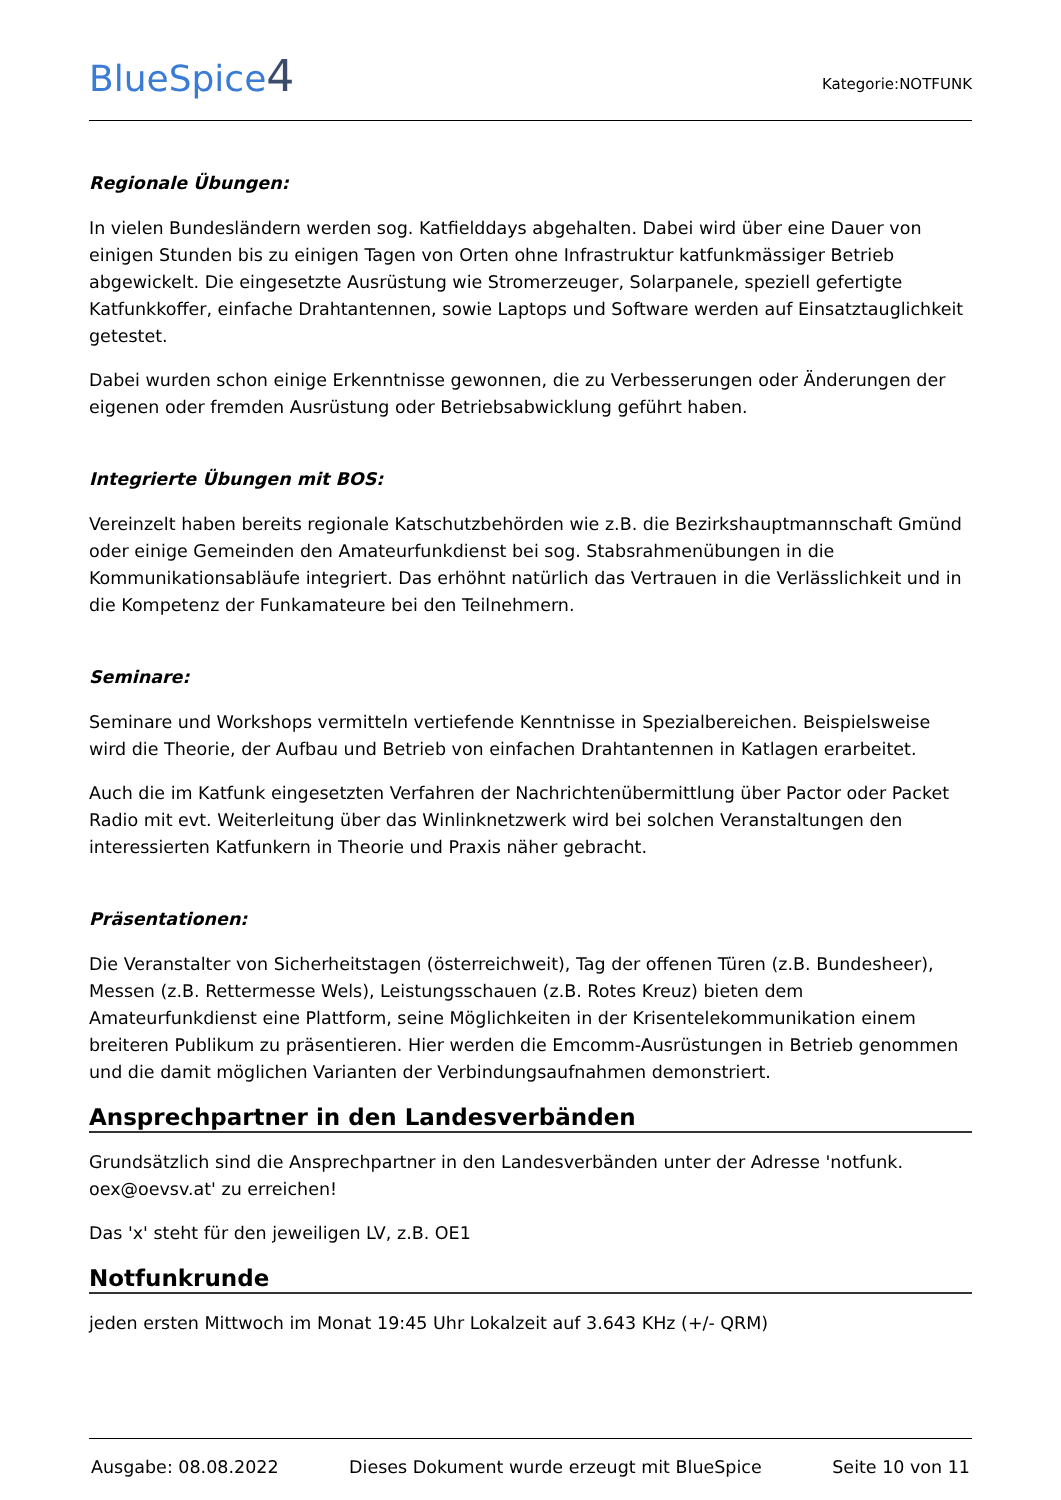BlueSpice4
Kategorie:NOTFUNK
Regionale Übungen:
In vielen Bundesländern werden sog. Katfielddays abgehalten. Dabei wird über eine Dauer von einigen Stunden bis zu einigen Tagen von Orten ohne Infrastruktur katfunkmässiger Betrieb abgewickelt. Die eingesetzte Ausrüstung wie Stromerzeuger, Solarpanele, speziell gefertigte Katfunkkoffer, einfache Drahtantennen, sowie Laptops und Software werden auf Einsatztauglichkeit getestet.
Dabei wurden schon einige Erkenntnisse gewonnen, die zu Verbesserungen oder Änderungen der eigenen oder fremden Ausrüstung oder Betriebsabwicklung geführt haben.
Integrierte Übungen mit BOS:
Vereinzelt haben bereits regionale Katschutzbehörden wie z.B. die Bezirkshauptmannschaft Gmünd oder einige Gemeinden den Amateurfunkdienst bei sog. Stabsrahmenübungen in die Kommunikationsabläufe integriert. Das erhöhnt natürlich das Vertrauen in die Verlässlichkeit und in die Kompetenz der Funkamateure bei den Teilnehmern.
Seminare:
Seminare und Workshops vermitteln vertiefende Kenntnisse in Spezialbereichen. Beispielsweise wird die Theorie, der Aufbau und Betrieb von einfachen Drahtantennen in Katlagen erarbeitet.
Auch die im Katfunk eingesetzten Verfahren der Nachrichtenübermittlung über Pactor oder Packet Radio mit evt. Weiterleitung über das Winlinknetzwerk wird bei solchen Veranstaltungen den interessierten Katfunkern in Theorie und Praxis näher gebracht.
Präsentationen:
Die Veranstalter von Sicherheitstagen (österreichweit), Tag der offenen Türen (z.B. Bundesheer), Messen (z.B. Rettermesse Wels), Leistungsschauen (z.B. Rotes Kreuz) bieten dem Amateurfunkdienst eine Plattform, seine Möglichkeiten in der Krisentelekommunikation einem breiteren Publikum zu präsentieren. Hier werden die Emcomm-Ausrüstungen in Betrieb genommen und die damit möglichen Varianten der Verbindungsaufnahmen demonstriert.
Ansprechpartner in den Landesverbänden
Grundsätzlich sind die Ansprechpartner in den Landesverbänden unter der Adresse 'notfunk. oex@oevsv.at' zu erreichen!
Das 'x' steht für den jeweiligen LV, z.B. OE1
Notfunkrunde
jeden ersten Mittwoch im Monat 19:45 Uhr Lokalzeit auf 3.643 KHz (+/- QRM)
Ausgabe: 08.08.2022 Dieses Dokument wurde erzeugt mit BlueSpice Seite 10 von 11